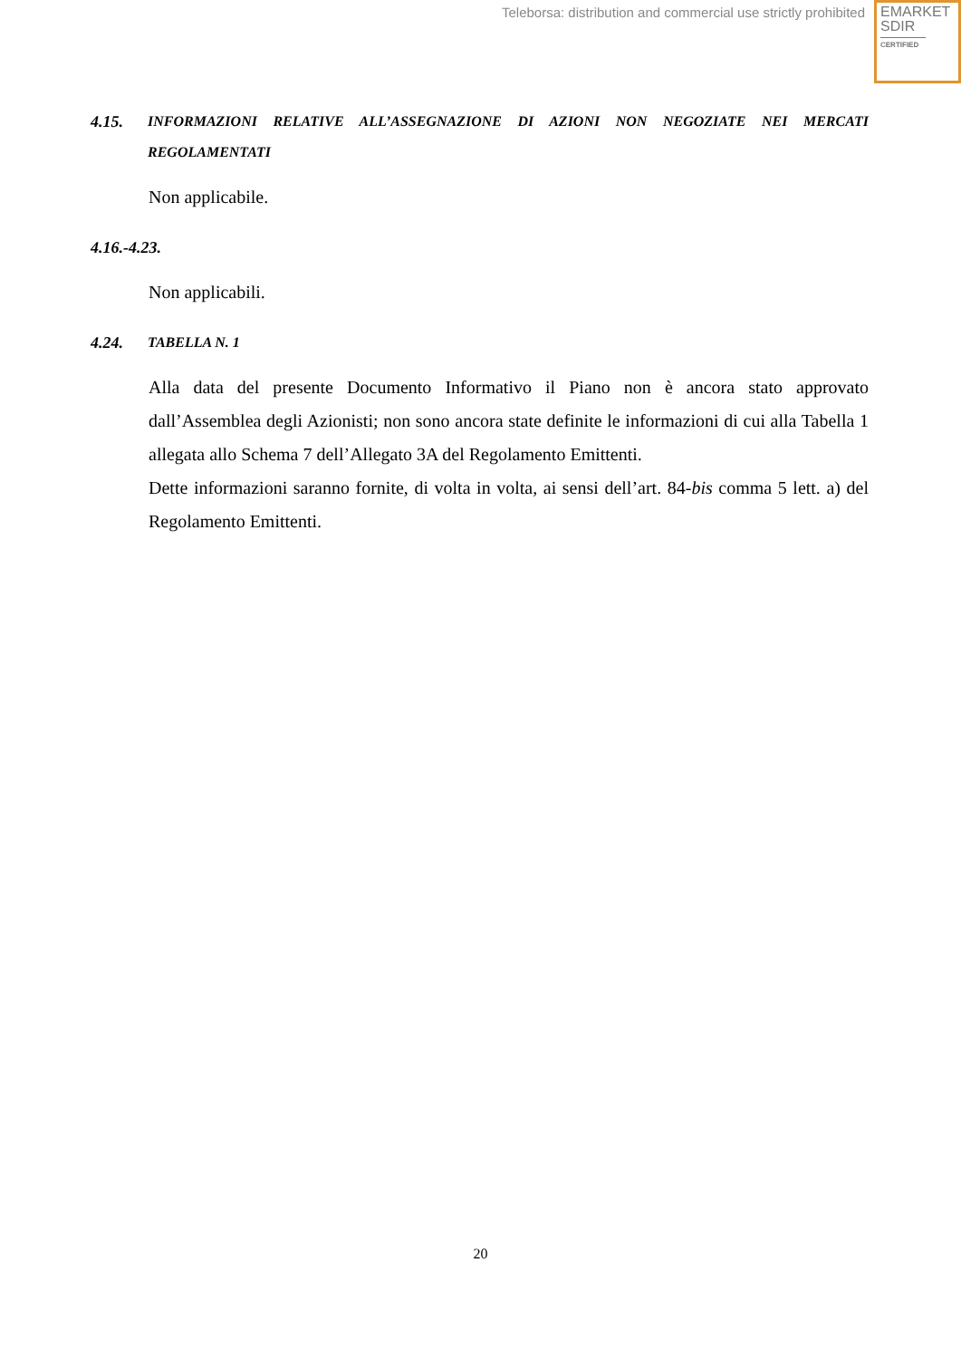Teleborsa: distribution and commercial use strictly prohibited
EMARKET
SDIR
CERTIFIED
4.15. INFORMAZIONI RELATIVE ALL’ASSEGNAZIONE DI AZIONI NON NEGOZIATE NEI MERCATI REGOLAMENTATI
Non applicabile.
4.16.-4.23.
Non applicabili.
4.24. TABELLA N. 1
Alla data del presente Documento Informativo il Piano non è ancora stato approvato dall’Assemblea degli Azionisti; non sono ancora state definite le informazioni di cui alla Tabella 1 allegata allo Schema 7 dell’Allegato 3A del Regolamento Emittenti.
Dette informazioni saranno fornite, di volta in volta, ai sensi dell’art. 84-bis comma 5 lett. a) del Regolamento Emittenti.
20